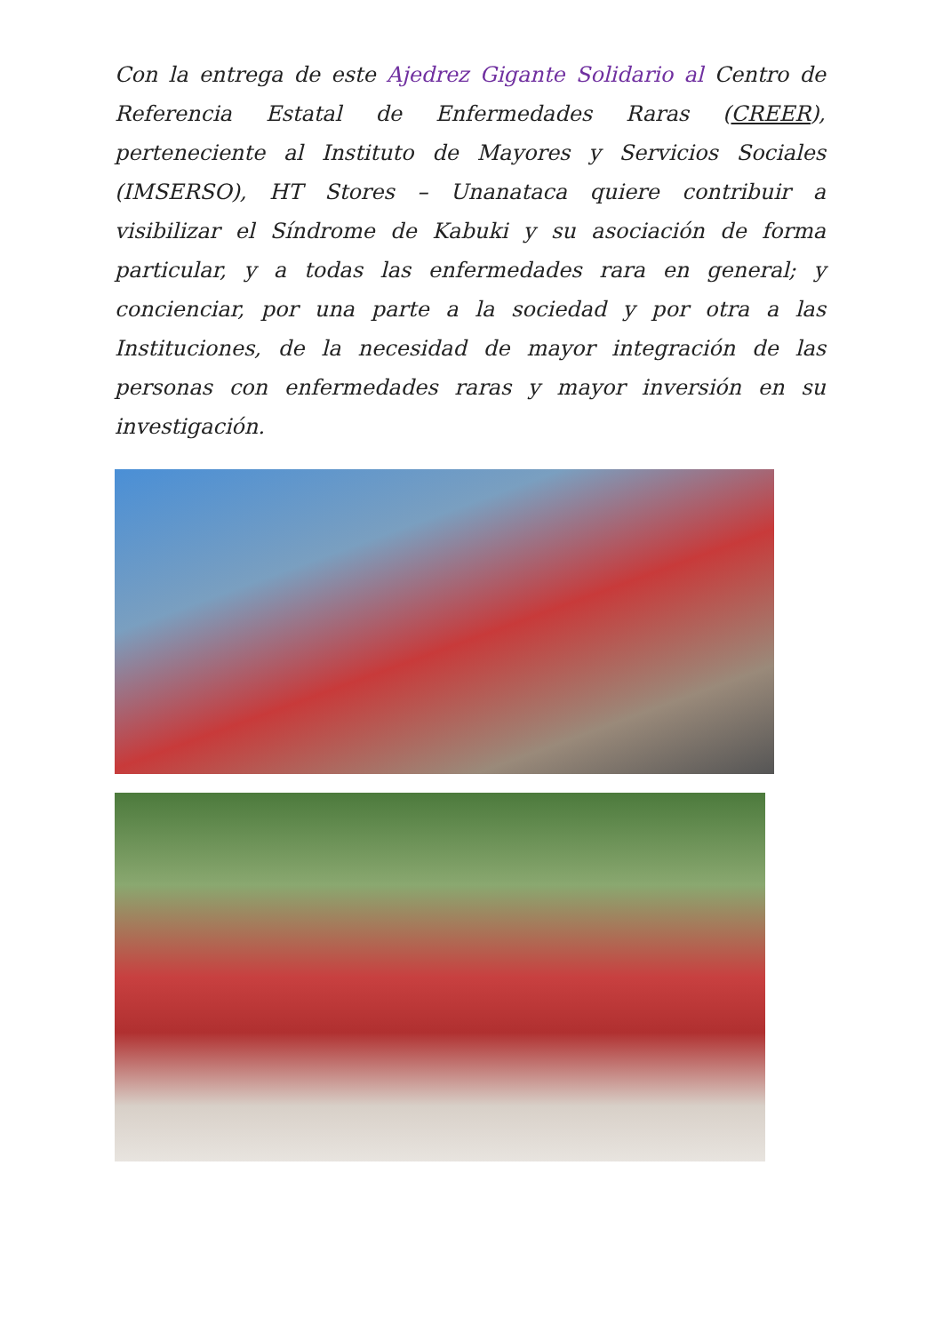Con la entrega de este Ajedrez Gigante Solidario al Centro de Referencia Estatal de Enfermedades Raras (CREER), perteneciente al Instituto de Mayores y Servicios Sociales (IMSERSO), HT Stores – Unanataca quiere contribuir a visibilizar el Síndrome de Kabuki y su asociación de forma particular, y a todas las enfermedades rara en general; y concienciar, por una parte a la sociedad y por otra a las Instituciones, de la necesidad de mayor integración de las personas con enfermedades raras y mayor inversión en su investigación.